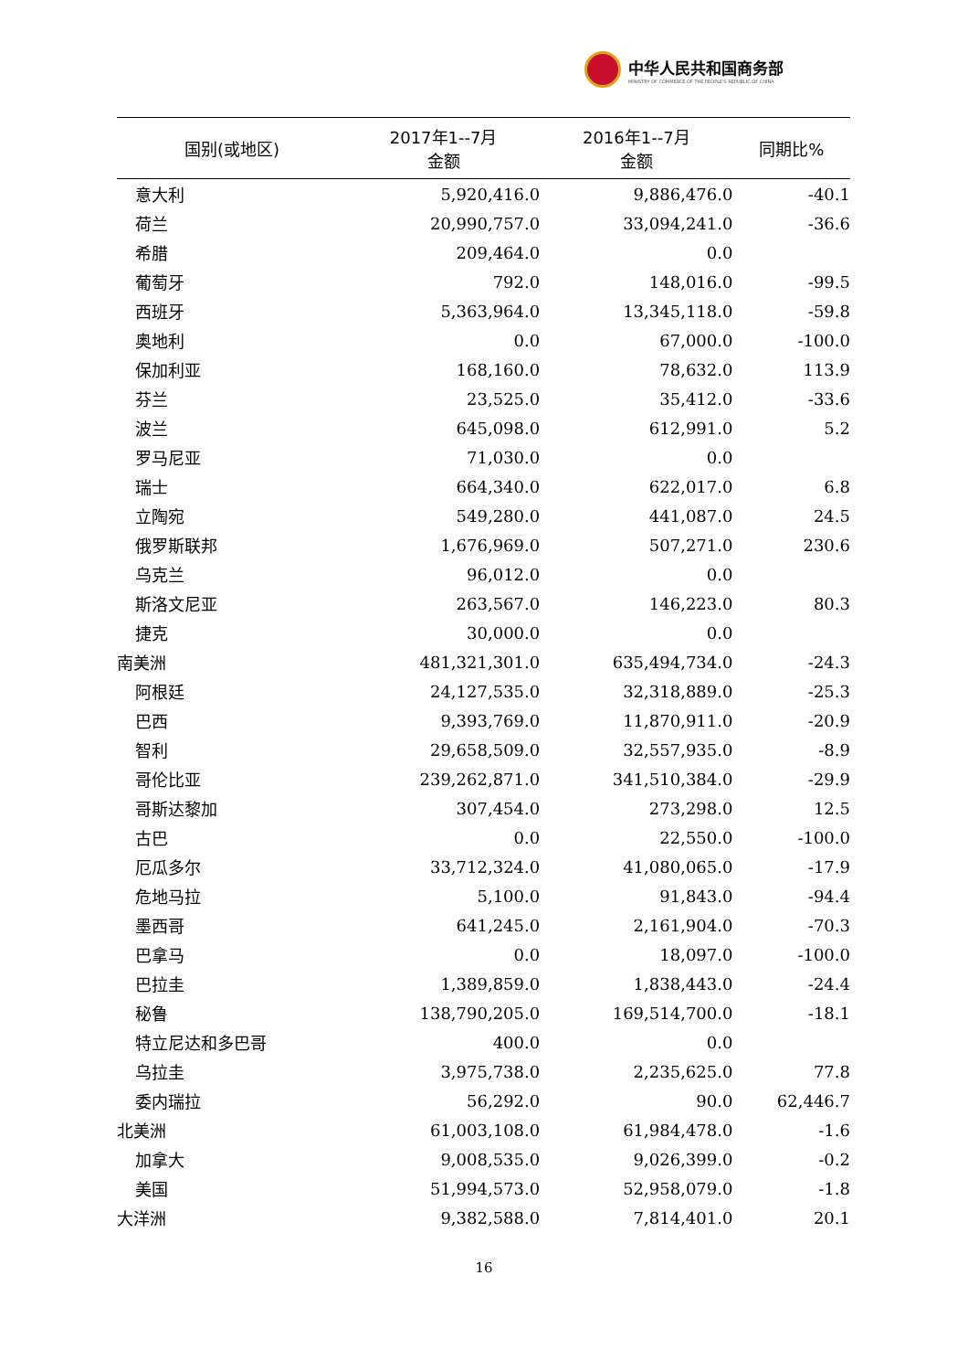中华人民共和国商务部
MINISTRY OF COMMERCE OF THE PEOPLE'S REPUBLIC OF CHINA
| 国别(或地区) | 2017年1--7月 金额 | 2016年1--7月 金额 | 同期比% |
| --- | --- | --- | --- |
| 意大利 | 5,920,416.0 | 9,886,476.0 | -40.1 |
| 荷兰 | 20,990,757.0 | 33,094,241.0 | -36.6 |
| 希腊 | 209,464.0 | 0.0 | |
| 葡萄牙 | 792.0 | 148,016.0 | -99.5 |
| 西班牙 | 5,363,964.0 | 13,345,118.0 | -59.8 |
| 奥地利 | 0.0 | 67,000.0 | -100.0 |
| 保加利亚 | 168,160.0 | 78,632.0 | 113.9 |
| 芬兰 | 23,525.0 | 35,412.0 | -33.6 |
| 波兰 | 645,098.0 | 612,991.0 | 5.2 |
| 罗马尼亚 | 71,030.0 | 0.0 | |
| 瑞士 | 664,340.0 | 622,017.0 | 6.8 |
| 立陶宛 | 549,280.0 | 441,087.0 | 24.5 |
| 俄罗斯联邦 | 1,676,969.0 | 507,271.0 | 230.6 |
| 乌克兰 | 96,012.0 | 0.0 | |
| 斯洛文尼亚 | 263,567.0 | 146,223.0 | 80.3 |
| 捷克 | 30,000.0 | 0.0 | |
| 南美洲 | 481,321,301.0 | 635,494,734.0 | -24.3 |
| 阿根廷 | 24,127,535.0 | 32,318,889.0 | -25.3 |
| 巴西 | 9,393,769.0 | 11,870,911.0 | -20.9 |
| 智利 | 29,658,509.0 | 32,557,935.0 | -8.9 |
| 哥伦比亚 | 239,262,871.0 | 341,510,384.0 | -29.9 |
| 哥斯达黎加 | 307,454.0 | 273,298.0 | 12.5 |
| 古巴 | 0.0 | 22,550.0 | -100.0 |
| 厄瓜多尔 | 33,712,324.0 | 41,080,065.0 | -17.9 |
| 危地马拉 | 5,100.0 | 91,843.0 | -94.4 |
| 墨西哥 | 641,245.0 | 2,161,904.0 | -70.3 |
| 巴拿马 | 0.0 | 18,097.0 | -100.0 |
| 巴拉圭 | 1,389,859.0 | 1,838,443.0 | -24.4 |
| 秘鲁 | 138,790,205.0 | 169,514,700.0 | -18.1 |
| 特立尼达和多巴哥 | 400.0 | 0.0 | |
| 乌拉圭 | 3,975,738.0 | 2,235,625.0 | 77.8 |
| 委内瑞拉 | 56,292.0 | 90.0 | 62,446.7 |
| 北美洲 | 61,003,108.0 | 61,984,478.0 | -1.6 |
| 加拿大 | 9,008,535.0 | 9,026,399.0 | -0.2 |
| 美国 | 51,994,573.0 | 52,958,079.0 | -1.8 |
| 大洋洲 | 9,382,588.0 | 7,814,401.0 | 20.1 |
16